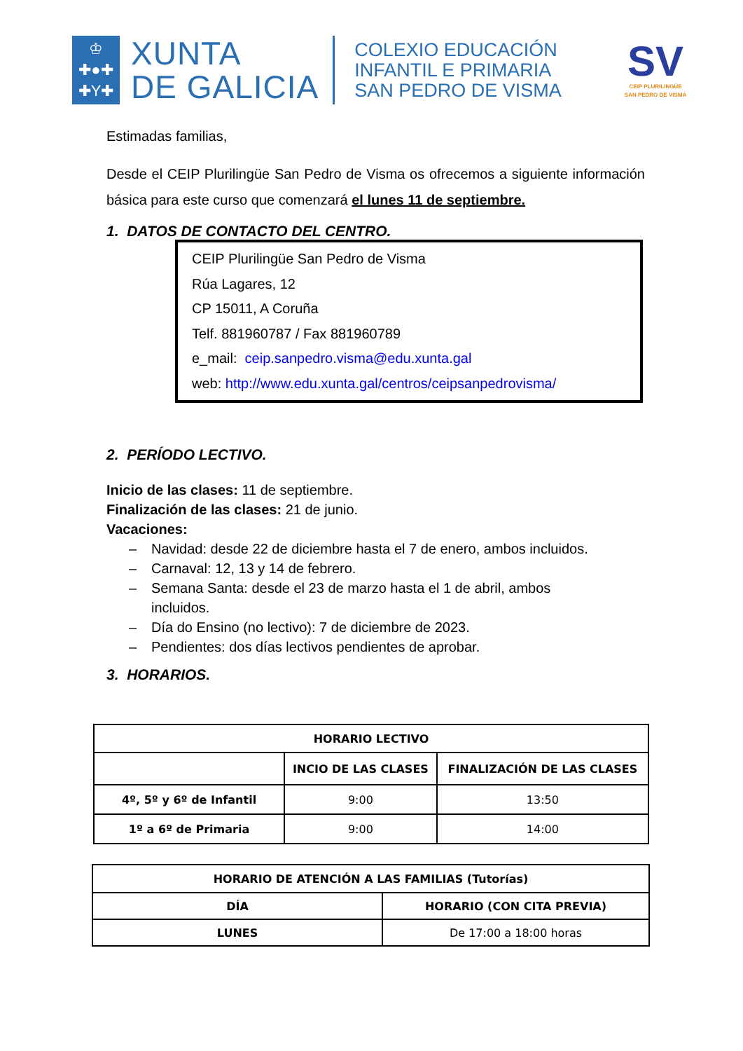♔
✚●✚
✚Y✚
XUNTA
DE GALICIA
COLEXIO EDUCACIÓN
INFANTIL E PRIMARIA
SAN PEDRO DE VISMA
SV
CEIP PLURILINGÜE
SAN PEDRO DE VISMA
Estimadas familias,
Desde el CEIP Plurilingüe San Pedro de Visma os ofrecemos a siguiente información básica para este curso que comenzará el lunes 11 de septiembre.
1. DATOS DE CONTACTO DEL CENTRO.
CEIP Plurilingüe San Pedro de Visma
Rúa Lagares, 12
CP 15011, A Coruña
Telf. 881960787 / Fax 881960789
e_mail: ceip.sanpedro.visma@edu.xunta.gal
web: http://www.edu.xunta.gal/centros/ceipsanpedrovisma/
2. PERÍODO LECTIVO.
Inicio de las clases: 11 de septiembre.
Finalización de las clases: 21 de junio.
Vacaciones:
– Navidad: desde 22 de diciembre hasta el 7 de enero, ambos incluidos.
– Carnaval: 12, 13 y 14 de febrero.
– Semana Santa: desde el 23 de marzo hasta el 1 de abril, ambos
incluidos.
– Día do Ensino (no lectivo): 7 de diciembre de 2023.
– Pendientes: dos días lectivos pendientes de aprobar.
3. HORARIOS.
| HORARIO LECTIVO | | |
| --- | --- | --- |
| | INCIO DE LAS CLASES | FINALIZACIÓN DE LAS CLASES |
| 4º, 5º y 6º de Infantil | 9:00 | 13:50 |
| 1º a 6º de Primaria | 9:00 | 14:00 |
| HORARIO DE ATENCIÓN A LAS FAMILIAS (Tutorías) | |
| --- | --- |
| DÍA | HORARIO (CON CITA PREVIA) |
| LUNES | De 17:00 a 18:00 horas |